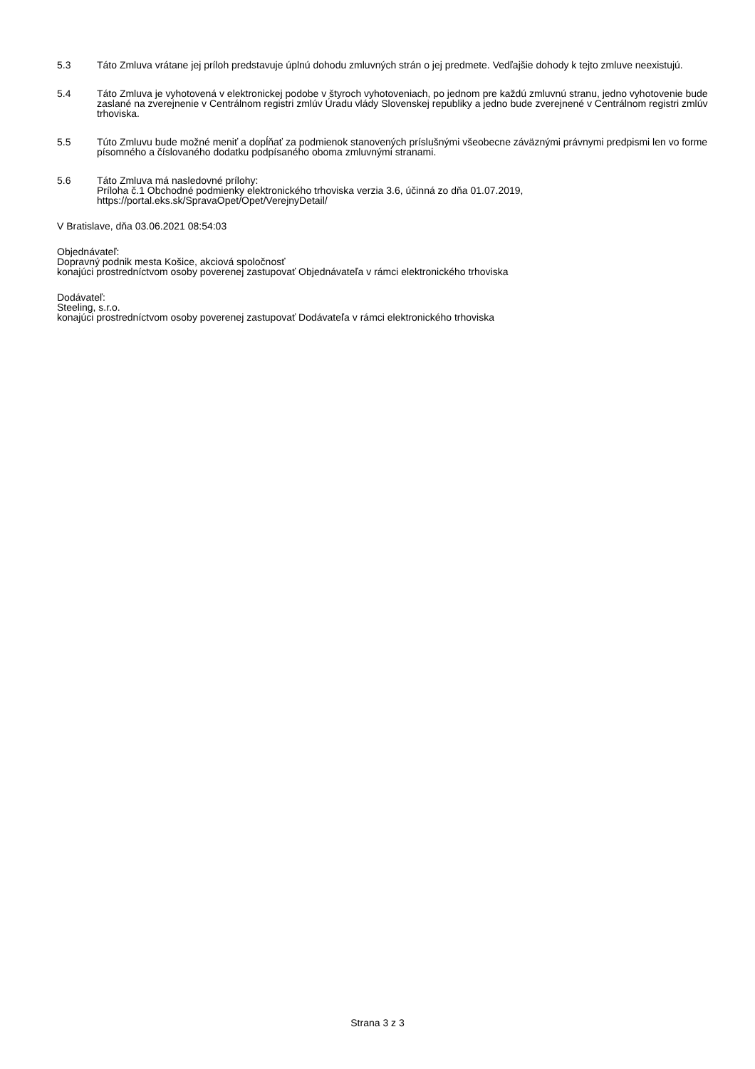5.3 Táto Zmluva vrátane jej príloh predstavuje úplnú dohodu zmluvných strán o jej predmete. Vedľajšie dohody k tejto zmluve neexistujú.
5.4 Táto Zmluva je vyhotovená v elektronickej podobe v štyroch vyhotoveniach, po jednom pre každú zmluvnú stranu, jedno vyhotovenie bude zaslané na zverejnenie v Centrálnom registri zmlúv Úradu vlády Slovenskej republiky a jedno bude zverejnené v Centrálnom registri zmlúv trhoviska.
5.5 Túto Zmluvu bude možné meniť a dopĺňať za podmienok stanovených príslušnými všeobecne záväznými právnymi predpismi len vo forme písomného a číslovaného dodatku podpísaného oboma zmluvnými stranami.
5.6 Táto Zmluva má nasledovné prílohy:
Príloha č.1 Obchodné podmienky elektronického trhoviska verzia 3.6, účinná zo dňa 01.07.2019, https://portal.eks.sk/SpravaOpet/Opet/VerejnyDetail/
V Bratislave, dňa 03.06.2021 08:54:03
Objednávateľ:
Dopravný podnik mesta Košice, akciová spoločnosť
konajúci prostredníctvom osoby poverenej zastupovať Objednávateľa v rámci elektronického trhoviska
Dodávateľ:
Steeling, s.r.o.
konajúci prostredníctvom osoby poverenej zastupovať Dodávateľa v rámci elektronického trhoviska
Strana 3 z 3